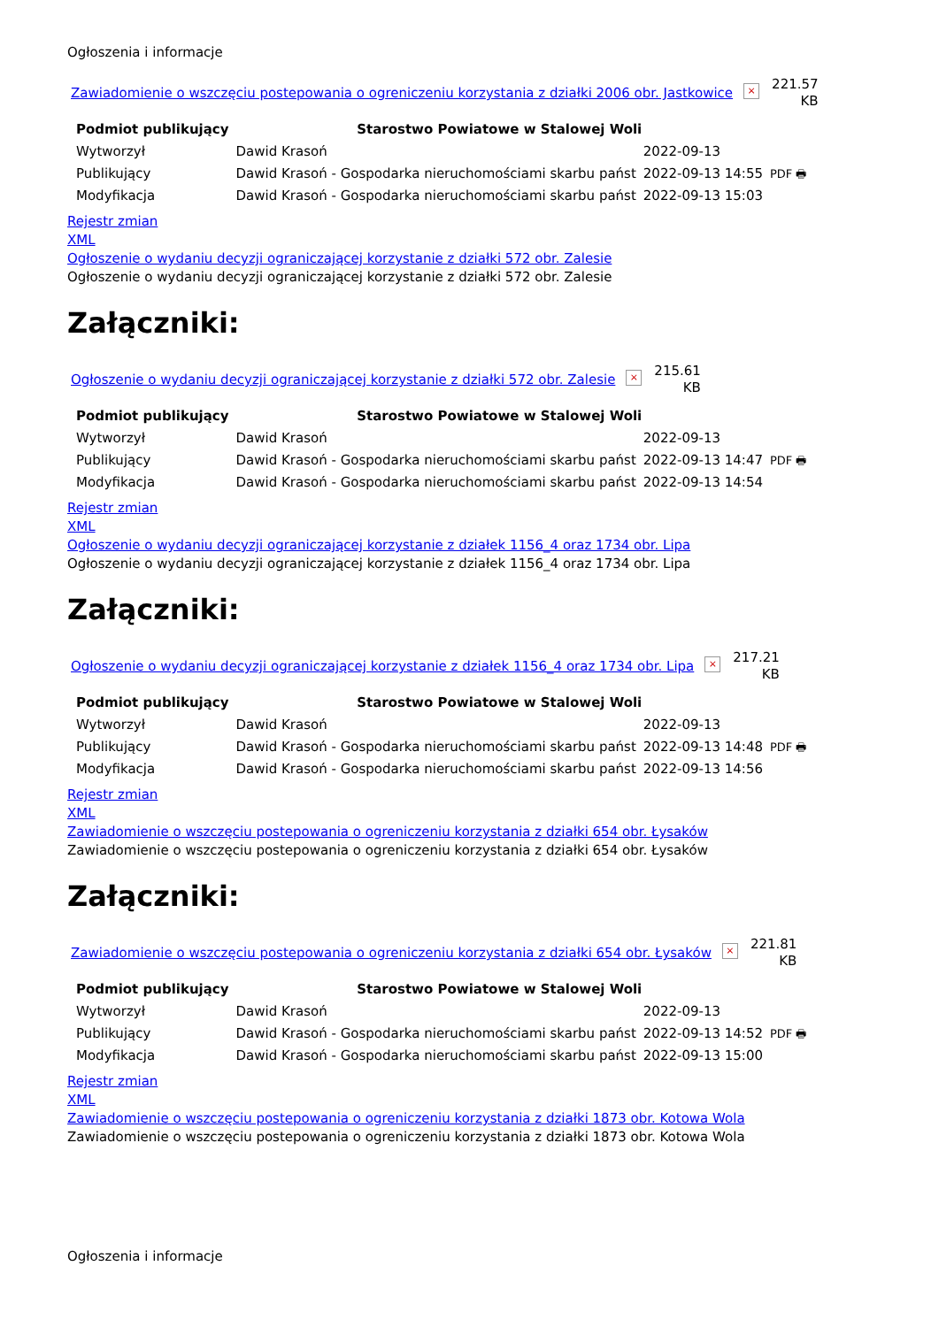Ogłoszenia i informacje
Zawiadomienie o wszczęciu postepowania o ogreniczeniu korzystania z działki 2006 obr. Jastkowice × 221.57
KB
| Podmiot publikujący | Starostwo Powiatowe w Stalowej Woli | | |
| Wytworzył | Dawid Krasoń | 2022-09-13 | PDF 🖶 |
| Publikujący | Dawid Krasoń - Gospodarka nieruchomościami skarbu państ | 2022-09-13 14:55 | |
| Modyfikacja | Dawid Krasoń - Gospodarka nieruchomościami skarbu państ | 2022-09-13 15:03 | |
Rejestr zmian
XML
Ogłoszenie o wydaniu decyzji ograniczającej korzystanie z działki 572 obr. Zalesie
Ogłoszenie o wydaniu decyzji ograniczającej korzystanie z działki 572 obr. Zalesie
Załączniki:
Ogłoszenie o wydaniu decyzji ograniczającej korzystanie z działki 572 obr. Zalesie × 215.61
KB
| Podmiot publikujący | Starostwo Powiatowe w Stalowej Woli | | |
| Wytworzył | Dawid Krasoń | 2022-09-13 | PDF 🖶 |
| Publikujący | Dawid Krasoń - Gospodarka nieruchomościami skarbu państ | 2022-09-13 14:47 | |
| Modyfikacja | Dawid Krasoń - Gospodarka nieruchomościami skarbu państ | 2022-09-13 14:54 | |
Rejestr zmian
XML
Ogłoszenie o wydaniu decyzji ograniczającej korzystanie z działek 1156_4 oraz 1734 obr. Lipa
Ogłoszenie o wydaniu decyzji ograniczającej korzystanie z działek 1156_4 oraz 1734 obr. Lipa
Załączniki:
Ogłoszenie o wydaniu decyzji ograniczającej korzystanie z działek 1156_4 oraz 1734 obr. Lipa × 217.21
KB
| Podmiot publikujący | Starostwo Powiatowe w Stalowej Woli | | |
| Wytworzył | Dawid Krasoń | 2022-09-13 | PDF 🖶 |
| Publikujący | Dawid Krasoń - Gospodarka nieruchomościami skarbu państ | 2022-09-13 14:48 | |
| Modyfikacja | Dawid Krasoń - Gospodarka nieruchomościami skarbu państ | 2022-09-13 14:56 | |
Rejestr zmian
XML
Zawiadomienie o wszczęciu postepowania o ogreniczeniu korzystania z działki 654 obr. Łysaków
Zawiadomienie o wszczęciu postepowania o ogreniczeniu korzystania z działki 654 obr. Łysaków
Załączniki:
Zawiadomienie o wszczęciu postepowania o ogreniczeniu korzystania z działki 654 obr. Łysaków × 221.81
KB
| Podmiot publikujący | Starostwo Powiatowe w Stalowej Woli | | |
| Wytworzył | Dawid Krasoń | 2022-09-13 | PDF 🖶 |
| Publikujący | Dawid Krasoń - Gospodarka nieruchomościami skarbu państ | 2022-09-13 14:52 | |
| Modyfikacja | Dawid Krasoń - Gospodarka nieruchomościami skarbu państ | 2022-09-13 15:00 | |
Rejestr zmian
XML
Zawiadomienie o wszczęciu postepowania o ogreniczeniu korzystania z działki 1873 obr. Kotowa Wola
Zawiadomienie o wszczęciu postepowania o ogreniczeniu korzystania z działki 1873 obr. Kotowa Wola
Ogłoszenia i informacje